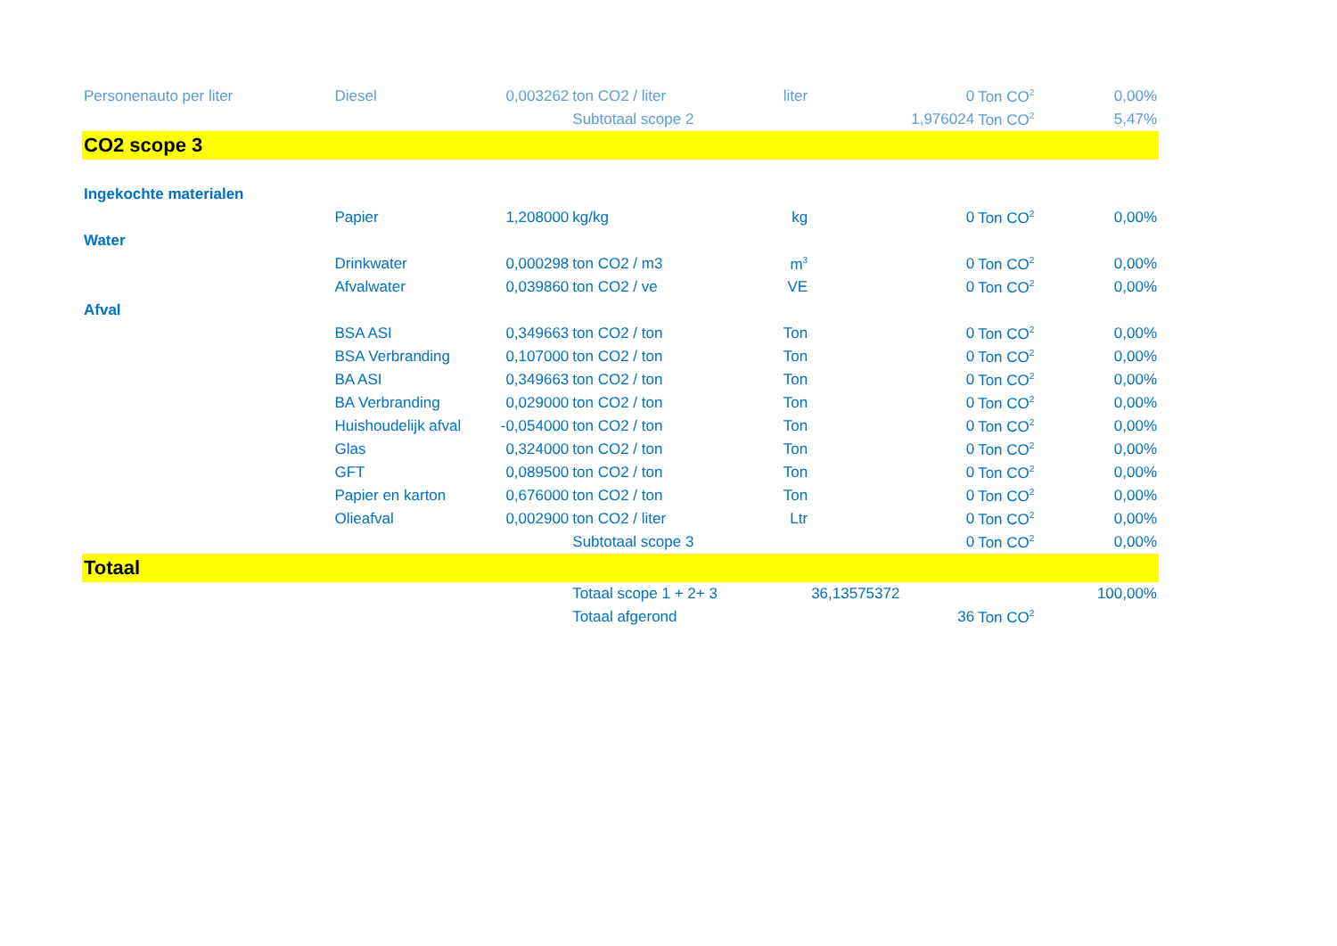| Personenauto per liter | Diesel | 0,003262 | ton CO2 / liter | liter | 0 | Ton CO<sup>2</sup> | 0,00% |
| | | | Subtotaal scope 2 | | 1,976024 | Ton CO<sup>2</sup> | 5,47% |
| CO2 scope 3 | | | | | | | |
| Ingekochte materialen | | | | | | | |
| | Papier | 1,208000 | kg/kg | kg | 0 | Ton CO<sup>2</sup> | 0,00% |
| Water | | | | | | | |
| | Drinkwater | 0,000298 | ton CO2 / m3 | m<sup>3</sup> | 0 | Ton CO<sup>2</sup> | 0,00% |
| | Afvalwater | 0,039860 | ton CO2 / ve | VE | 0 | Ton CO<sup>2</sup> | 0,00% |
| Afval | | | | | | | |
| | BSA ASI | 0,349663 | ton CO2 / ton | Ton | 0 | Ton CO<sup>2</sup> | 0,00% |
| | BSA Verbranding | 0,107000 | ton CO2 / ton | Ton | 0 | Ton CO<sup>2</sup> | 0,00% |
| | BA ASI | 0,349663 | ton CO2 / ton | Ton | 0 | Ton CO<sup>2</sup> | 0,00% |
| | BA Verbranding | 0,029000 | ton CO2 / ton | Ton | 0 | Ton CO<sup>2</sup> | 0,00% |
| | Huishoudelijk afval | -0,054000 | ton CO2 / ton | Ton | 0 | Ton CO<sup>2</sup> | 0,00% |
| | Glas | 0,324000 | ton CO2 / ton | Ton | 0 | Ton CO<sup>2</sup> | 0,00% |
| | GFT | 0,089500 | ton CO2 / ton | Ton | 0 | Ton CO<sup>2</sup> | 0,00% |
| | Papier en karton | 0,676000 | ton CO2 / ton | Ton | 0 | Ton CO<sup>2</sup> | 0,00% |
| | Olieafval | 0,002900 | ton CO2 / liter | Ltr | 0 | Ton CO<sup>2</sup> | 0,00% |
| | | | Subtotaal scope 3 | | 0 | Ton CO<sup>2</sup> | 0,00% |
| Totaal | | | | | | | |
| | | | Totaal scope 1 + 2+ 3 | | 36,13575372 | | 100,00% |
| | | | Totaal afgerond | | 36 | Ton CO<sup>2</sup> | |